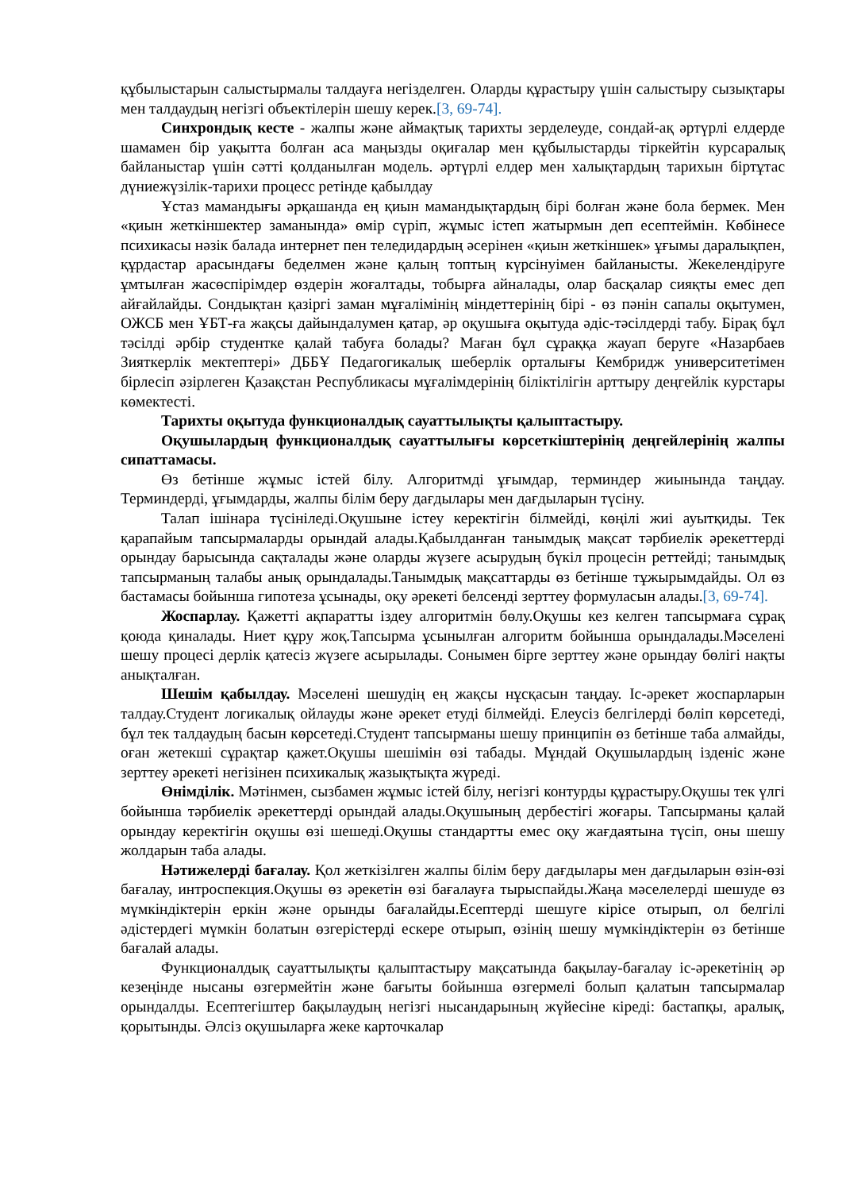құбылыстарын салыстырмалы талдауға негізделген. Оларды құрастыру үшін салыстыру сызықтары мен талдаудың негізгі объектілерін шешу керек.[3, 69-74].
Синхрондық кесте - жалпы және аймақтық тарихты зерделеуде, сондай-ақ әртүрлі елдерде шамамен бір уақытта болған аса маңызды оқиғалар мен құбылыстарды тіркейтін курсаралық байланыстар үшін сәтті қолданылған модель. әртүрлі елдер мен халықтардың тарихын біртұтас дүниежүзілік-тарихи процесс ретінде қабылдау
Ұстаз мамандығы әрқашанда ең қиын мамандықтардың бірі болған және бола бермек. Мен «қиын жеткіншектер заманында» өмір сүріп, жұмыс істеп жатырмын деп есептеймін. Көбінесе психикасы нәзік балада интернет пен теледидардың әсерінен «қиын жеткіншек» ұғымы даралықпен, құрдастар арасындағы беделмен және қалың топтың күрсінуімен байланысты. Жекелендіруге ұмтылған жасөспірімдер өздерін жоғалтады, тобырға айналады, олар басқалар сияқты емес деп айғайлайды. Сондықтан қазіргі заман мұғалімінің міндеттерінің бірі - өз пәнін сапалы оқытумен, ОЖСБ мен ҰБТ-ға жақсы дайындалумен қатар, әр оқушыға оқытуда әдіс-тәсілдерді табу. Бірақ бұл тәсілді әрбір студентке қалай табуға болады? Маған бұл сұраққа жауап беруге «Назарбаев Зияткерлік мектептері» ДББҰ Педагогикалық шеберлік орталығы Кембридж университетімен бірлесіп әзірлеген Қазақстан Республикасы мұғалімдерінің біліктілігін арттыру деңгейлік курстары көмектесті.
Тарихты оқытуда функционалдық сауаттылықты қалыптастыру.
Оқушылардың функционалдық сауаттылығы көрсеткіштерінің деңгейлерінің жалпы сипаттамасы.
Өз бетінше жұмыс істей білу. Алгоритмді ұғымдар, терминдер жиынында таңдау. Терминдерді, ұғымдарды, жалпы білім беру дағдылары мен дағдыларын түсіну.
Талап ішінара түсініледі.Оқушыне істеу керектігін білмейді, көңілі жиі ауытқиды. Тек қарапайым тапсырмаларды орындай алады.Қабылданған танымдық мақсат тәрбиелік әрекеттерді орындау барысында сақталады және оларды жүзеге асырудың бүкіл процесін реттейді; танымдық тапсырманың талабы анық орындалады.Танымдық мақсаттарды өз бетінше тұжырымдайды. Ол өз бастамасы бойынша гипотеза ұсынады, оқу әрекеті белсенді зерттеу формуласын алады.[3, 69-74].
Жоспарлау. Қажетті ақпаратты іздеу алгоритмін бөлу.Оқушы кез келген тапсырмаға сұрақ қоюда қиналады. Ниет құру жоқ.Тапсырма ұсынылған алгоритм бойынша орындалады.Мәселені шешу процесі дерлік қатесіз жүзеге асырылады. Сонымен бірге зерттеу және орындау бөлігі нақты анықталған.
Шешім қабылдау. Мәселені шешудің ең жақсы нұсқасын таңдау. Іс-әрекет жоспарларын талдау.Студент логикалық ойлауды және әрекет етуді білмейді. Елеусіз белгілерді бөліп көрсетеді, бұл тек талдаудың басын көрсетеді.Студент тапсырманы шешу принципін өз бетінше таба алмайды, оған жетекші сұрақтар қажет.Оқушы шешімін өзі табады. Мұндай Оқушылардың ізденіс және зерттеу әрекеті негізінен психикалық жазықтықта жүреді.
Өнімділік. Мәтінмен, сызбамен жұмыс істей білу, негізгі контурды құрастыру.Оқушы тек үлгі бойынша тәрбиелік әрекеттерді орындай алады.Оқушының дербестігі жоғары. Тапсырманы қалай орындау керектігін оқушы өзі шешеді.Оқушы стандартты емес оқу жағдаятына түсіп, оны шешу жолдарын таба алады.
Нәтижелерді бағалау. Қол жеткізілген жалпы білім беру дағдылары мен дағдыларын өзін-өзі бағалау, интроспекция.Оқушы өз әрекетін өзі бағалауға тырыспайды.Жаңа мәселелерді шешуде өз мүмкіндіктерін еркін және орынды бағалайды.Есептерді шешуге кірісе отырып, ол белгілі әдістердегі мүмкін болатын өзгерістерді ескере отырып, өзінің шешу мүмкіндіктерін өз бетінше бағалай алады.
Функционалдық сауаттылықты қалыптастыру мақсатында бақылау-бағалау іс-әрекетінің әр кезеңінде нысаны өзгермейтін және бағыты бойынша өзгермелі болып қалатын тапсырмалар орындалды. Есептегіштер бақылаудың негізгі нысандарының жүйесіне кіреді: бастапқы, аралық, қорытынды. Әлсіз оқушыларға жеке карточкалар